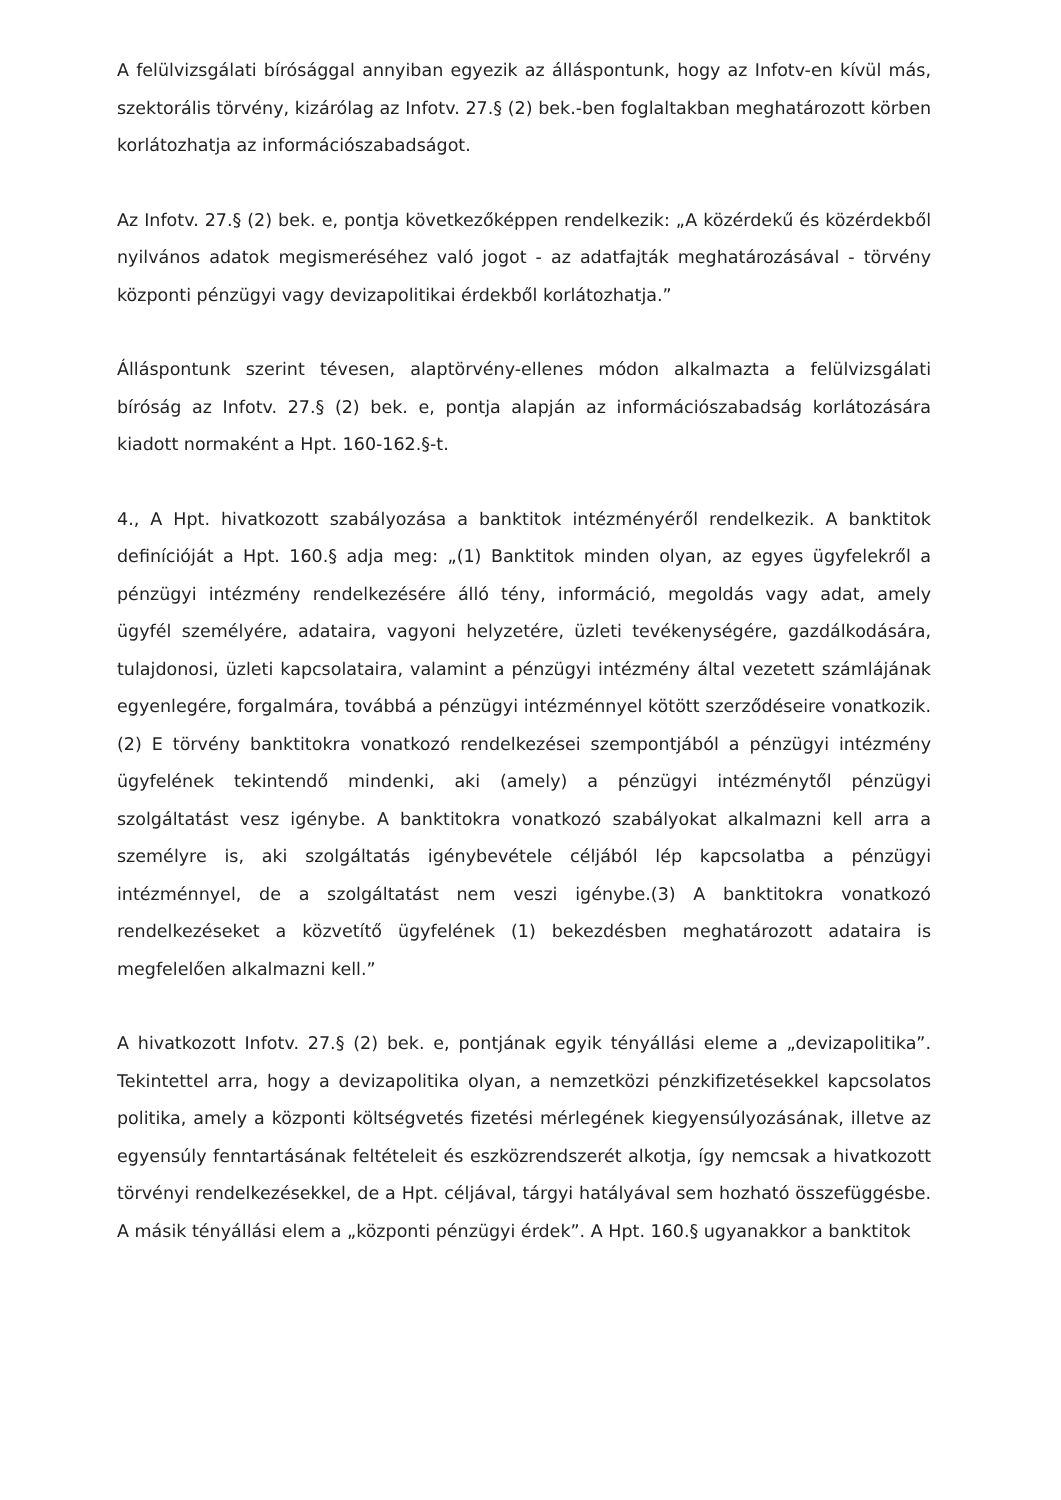A felülvizsgálati bírósággal annyiban egyezik az álláspontunk, hogy az Infotv-en kívül más, szektorális törvény, kizárólag az Infotv. 27.§ (2) bek.-ben foglaltakban meghatározott körben korlátozhatja az információszabadságot.
Az Infotv. 27.§ (2) bek. e, pontja következőképpen rendelkezik: „A közérdekű és közérdekből nyilvános adatok megismeréséhez való jogot - az adatfajták meghatározásával - törvény központi pénzügyi vagy devizapolitikai érdekből korlátozhatja.”
Álláspontunk szerint tévesen, alaptörvény-ellenes módon alkalmazta a felülvizsgálati bíróság az Infotv. 27.§ (2) bek. e, pontja alapján az információszabadság korlátozására kiadott normaként a Hpt. 160-162.§-t.
4., A Hpt. hivatkozott szabályozása a banktitok intézményéről rendelkezik. A banktitok definícióját a Hpt. 160.§ adja meg: „(1) Banktitok minden olyan, az egyes ügyfelekről a pénzügyi intézmény rendelkezésére álló tény, információ, megoldás vagy adat, amely ügyfél személyére, adataira, vagyoni helyzetére, üzleti tevékenységére, gazdálkodására, tulajdonosi, üzleti kapcsolataira, valamint a pénzügyi intézmény által vezetett számlájának egyenlegére, forgalmára, továbbá a pénzügyi intézménnyel kötött szerződéseire vonatkozik.(2) E törvény banktitokra vonatkozó rendelkezései szempontjából a pénzügyi intézmény ügyfelének tekintendő mindenki, aki (amely) a pénzügyi intézménytől pénzügyi szolgáltatást vesz igénybe. A banktitokra vonatkozó szabályokat alkalmazni kell arra a személyre is, aki szolgáltatás igénybevétele céljából lép kapcsolatba a pénzügyi intézménnyel, de a szolgáltatást nem veszi igénybe.(3) A banktitokra vonatkozó rendelkezéseket a közvetítő ügyfelének (1) bekezdésben meghatározott adataira is megfelelően alkalmazni kell.”
A hivatkozott Infotv. 27.§ (2) bek. e, pontjának egyik tényállási eleme a „devizapolitika”. Tekintettel arra, hogy a devizapolitika olyan, a nemzetközi pénzkifizetésekkel kapcsolatos politika, amely a központi költségvetés fizetési mérlegének kiegyensúlyozásának, illetve az egyensúly fenntartásának feltételeit és eszközrendszerét alkotja, így nemcsak a hivatkozott törvényi rendelkezésekkel, de a Hpt. céljával, tárgyi hatályával sem hozható összefüggésbe. A másik tényállási elem a „központi pénzügyi érdek”. A Hpt. 160.§ ugyanakkor a banktitok